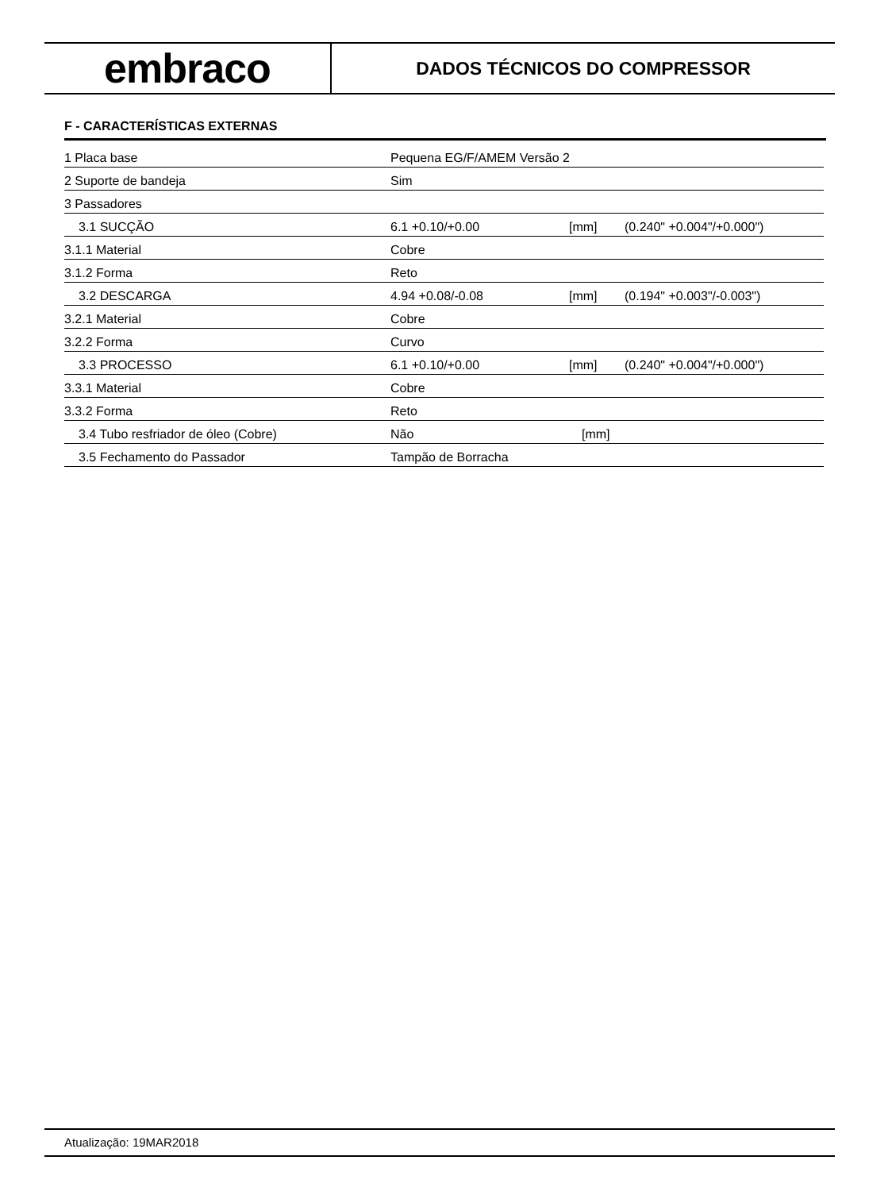embraco
DADOS TÉCNICOS DO COMPRESSOR
F - CARACTERÍSTICAS EXTERNAS
| 1 Placa base | Pequena EG/F/AMEM Versão 2 | | |
| 2 Suporte de bandeja | Sim | | |
| 3 Passadores | | | |
| 3.1 SUCÇÃO | 6.1 +0.10/+0.00 | [mm] | (0.240" +0.004"/+0.000") |
| 3.1.1 Material | Cobre | | |
| 3.1.2 Forma | Reto | | |
| 3.2 DESCARGA | 4.94 +0.08/-0.08 | [mm] | (0.194" +0.003"/-0.003") |
| 3.2.1 Material | Cobre | | |
| 3.2.2 Forma | Curvo | | |
| 3.3 PROCESSO | 6.1 +0.10/+0.00 | [mm] | (0.240" +0.004"/+0.000") |
| 3.3.1 Material | Cobre | | |
| 3.3.2 Forma | Reto | | |
| 3.4 Tubo resfriador de óleo (Cobre) | Não | [mm] | |
| 3.5 Fechamento do Passador | Tampão de Borracha | | |
Atualização: 19MAR2018